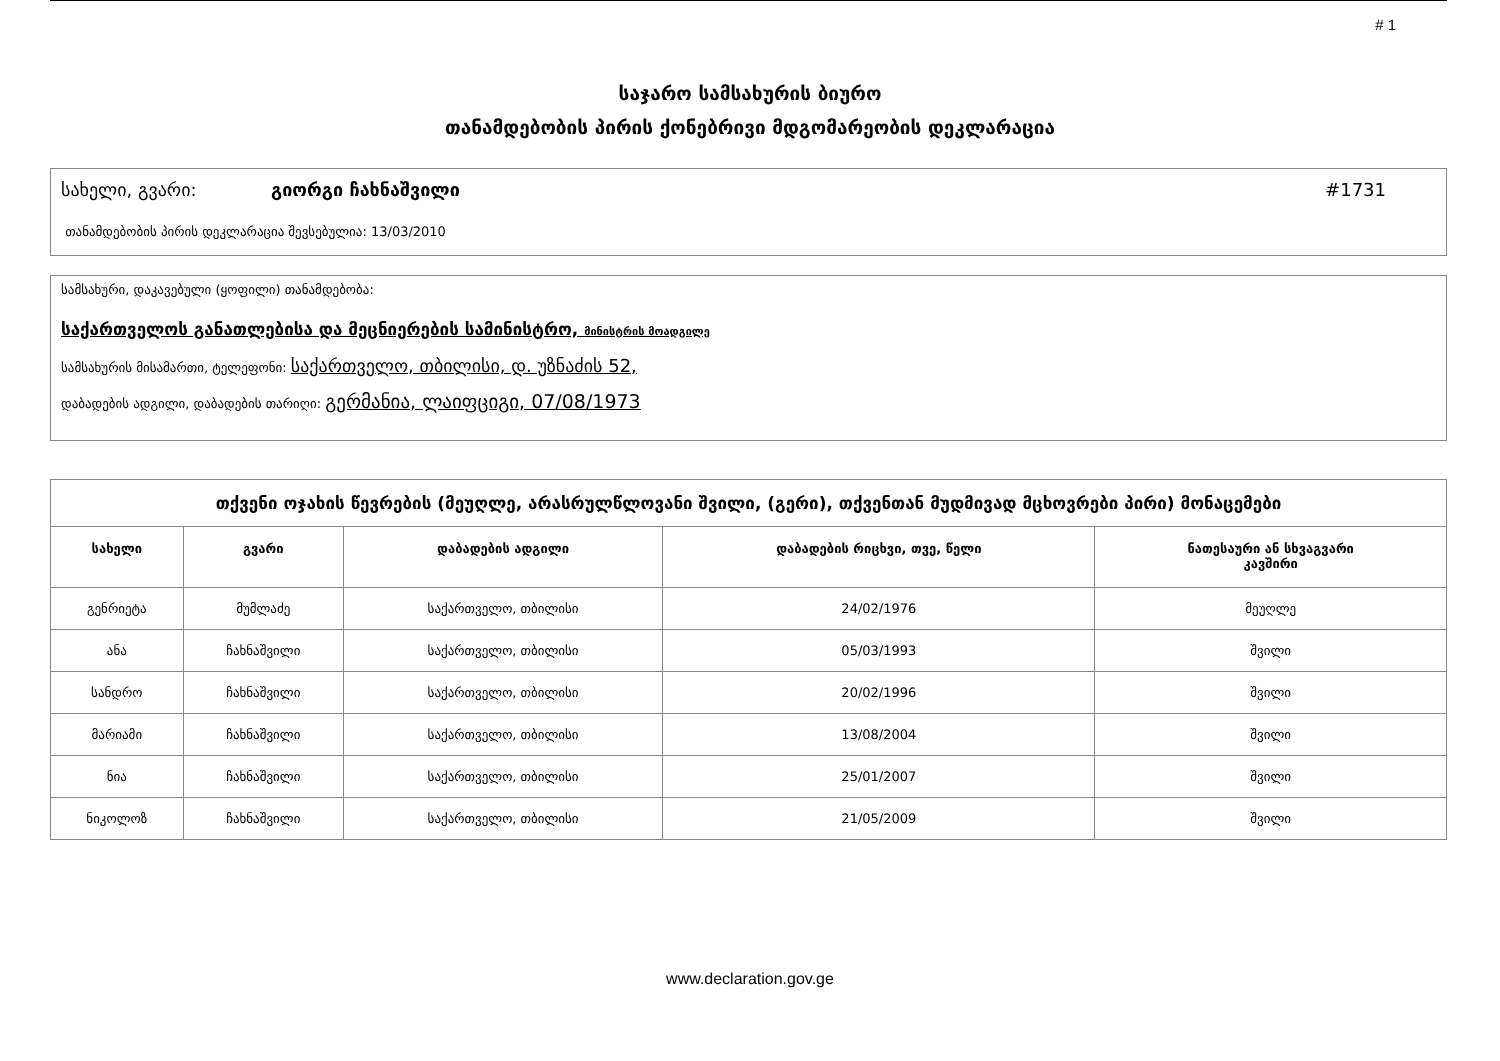# 1
საჯარო სამსახურის ბიურო
თანამდებობის პირის ქონებრივი მდგომარეობის დეკლარაცია
სახელი, გვარი: გიორგი ჩახნაშვილი #1731
თანამდებობის პირის დეკლარაცია შევსებულია: 13/03/2010
სამსახური, დაკავებული (ყოფილი) თანამდებობა:
საქართველოს განათლებისა და მეცნიერების სამინისტრო, მინისტრის მოადგილე
სამსახურის მისამართი, ტელეფონი: საქართველო, თბილისი, დ. უზნაძის 52,
დაბადების ადგილი, დაბადების თარიღი: გერმანია, ლაიფციგი, 07/08/1973
| თქვენი ოჯახის წევრების (მეუღლე, არასრულწლოვანი შვილი, (გერი), თქვენთან მუდმივად მცხოვრები პირი) მონაცემები | | | | |
| --- | --- | --- | --- | --- |
| სახელი | გვარი | დაბადების ადგილი | დაბადების რიცხვი, თვე, წელი | ნათესაური ან სხვაგვარი კავშირი |
| გენრიეტა | მუმლაძე | საქართველო, თბილისი | 24/02/1976 | მეუღლე |
| ანა | ჩახნაშვილი | საქართველო, თბილისი | 05/03/1993 | შვილი |
| სანდრო | ჩახნაშვილი | საქართველო, თბილისი | 20/02/1996 | შვილი |
| მარიამი | ჩახნაშვილი | საქართველო, თბილისი | 13/08/2004 | შვილი |
| ნია | ჩახნაშვილი | საქართველო, თბილისი | 25/01/2007 | შვილი |
| ნიკოლოზ | ჩახნაშვილი | საქართველო, თბილისი | 21/05/2009 | შვილი |
www.declaration.gov.ge